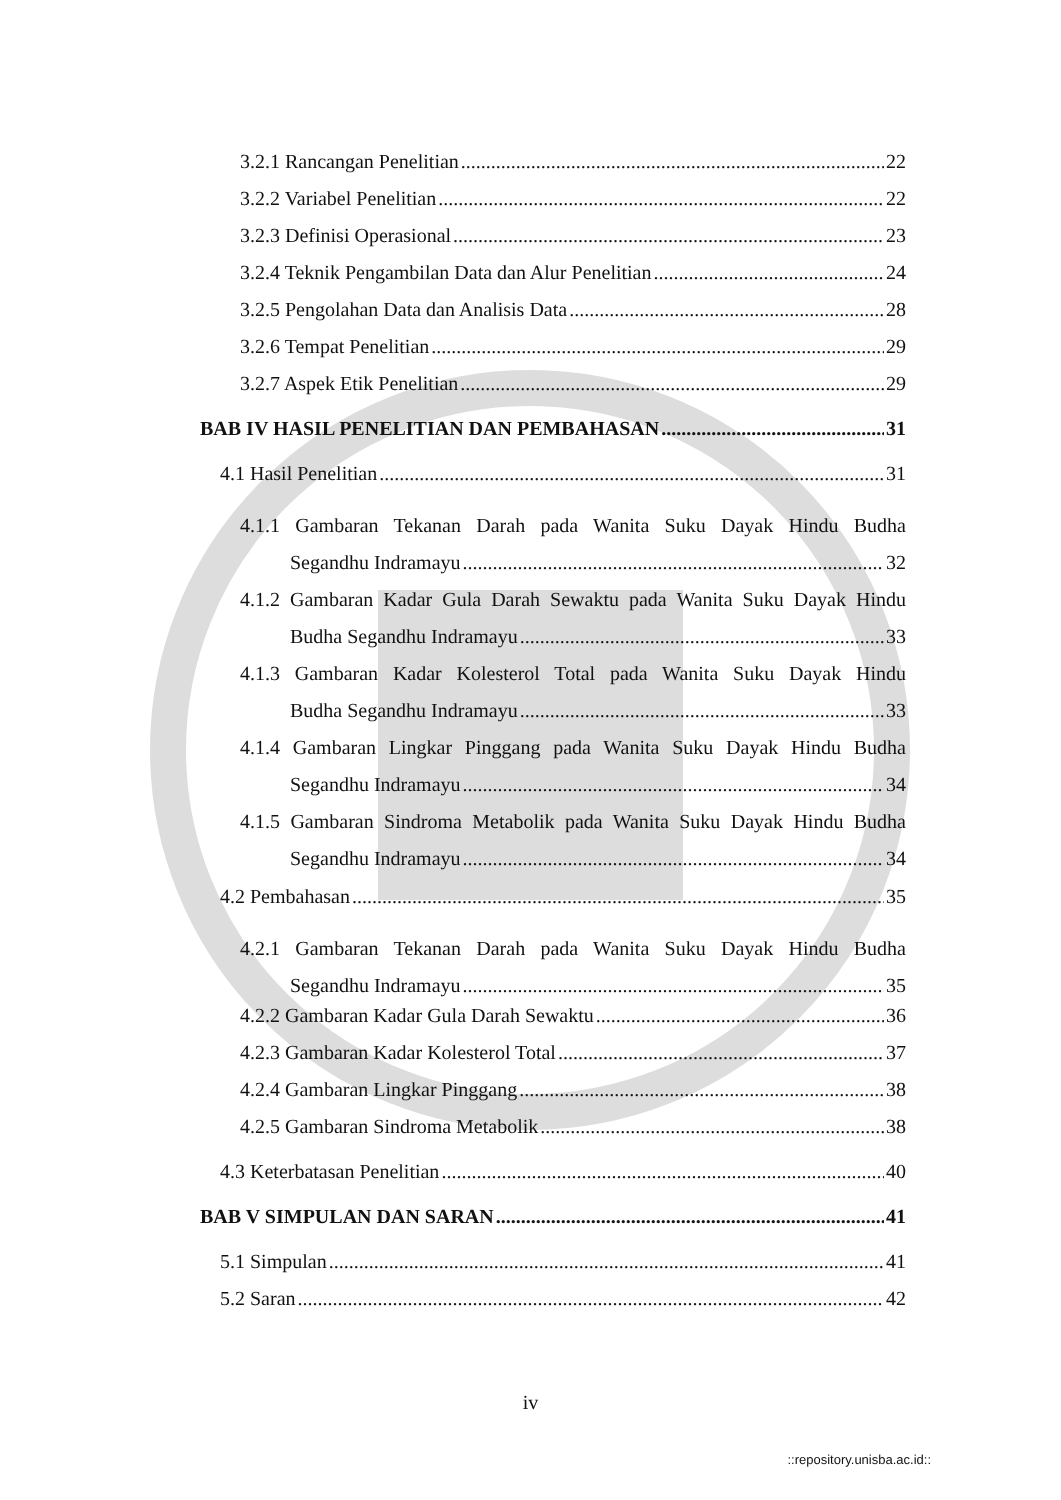3.2.1 Rancangan Penelitian 22
3.2.2 Variabel Penelitian 22
3.2.3 Definisi Operasional 23
3.2.4 Teknik Pengambilan Data dan Alur Penelitian 24
3.2.5 Pengolahan Data dan Analisis Data 28
3.2.6 Tempat Penelitian 29
3.2.7 Aspek Etik Penelitian 29
BAB IV HASIL PENELITIAN DAN PEMBAHASAN 31
4.1 Hasil Penelitian 31
4.1.1 Gambaran Tekanan Darah pada Wanita Suku Dayak Hindu Budha
Segandhu Indramayu 32
4.1.2 Gambaran Kadar Gula Darah Sewaktu pada Wanita Suku Dayak Hindu
Budha Segandhu Indramayu 33
4.1.3 Gambaran Kadar Kolesterol Total pada Wanita Suku Dayak Hindu
Budha Segandhu Indramayu 33
4.1.4 Gambaran Lingkar Pinggang pada Wanita Suku Dayak Hindu Budha
Segandhu Indramayu 34
4.1.5 Gambaran Sindroma Metabolik pada Wanita Suku Dayak Hindu Budha
Segandhu Indramayu 34
4.2 Pembahasan 35
4.2.1 Gambaran Tekanan Darah pada Wanita Suku Dayak Hindu Budha
Segandhu Indramayu 35
4.2.2 Gambaran Kadar Gula Darah Sewaktu 36
4.2.3 Gambaran Kadar Kolesterol Total 37
4.2.4 Gambaran Lingkar Pinggang 38
4.2.5 Gambaran Sindroma Metabolik 38
4.3 Keterbatasan Penelitian 40
BAB V SIMPULAN DAN SARAN 41
5.1 Simpulan 41
5.2 Saran 42
iv
::repository.unisba.ac.id::